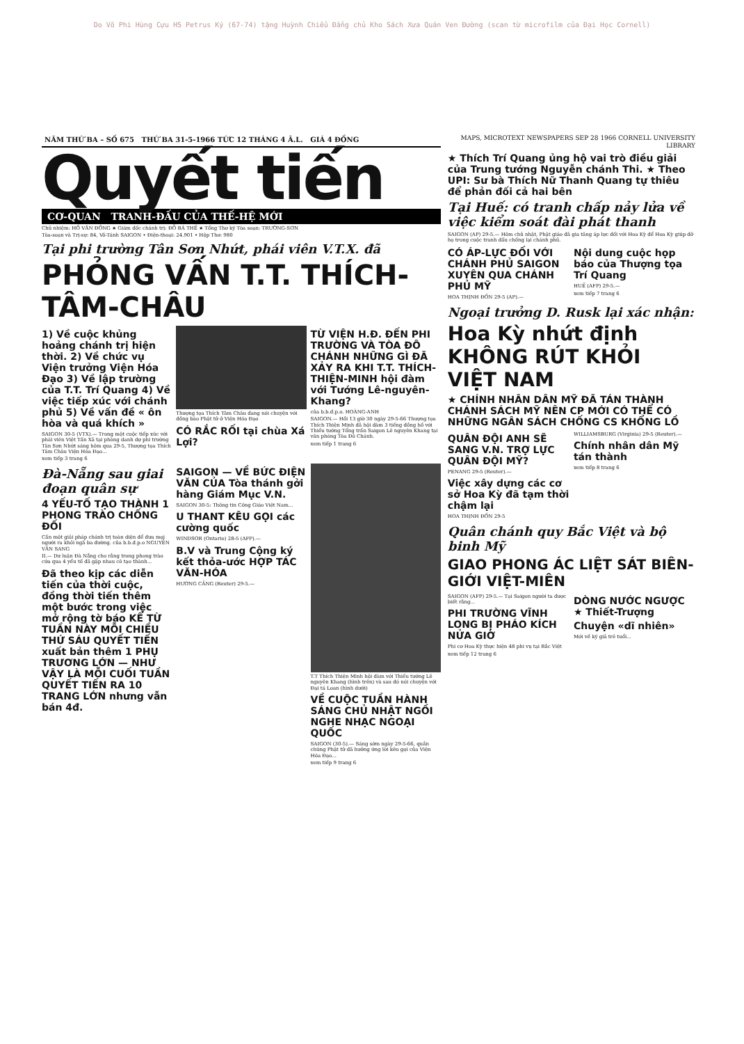Do Võ Phi Hùng Cựu HS Petrus Ký (67-74) tặng Huỳnh Chiểu Đẳng chủ Kho Sách Xưa Quán Ven Đường (scan từ microfilm của Đại Học Cornell)
NĂM THỨ BA – SỐ 675 THỨ BA 31-5-1966 TỨC 12 THÁNG 4 Â.L. GIÁ 4 ĐỒNG
Quyết tiến
CƠ-QUAN TRANH-ĐẤU CỦA THẾ-HỆ MỚI
Chủ nhiệm: HỒ VĂN ĐỒNG ★ Giám đốc chánh trị: ĐỖ BÁ THẾ ★ Tổng Thơ ký Tòa soạn: TRƯỜNG-SƠN
Tòa-soạn và Trị-sự: 84, Võ-Tánh SAIGON • Điện-thoại: 24.901 • Hộp Thơ: 980
Tại phi trường Tân Sơn Nhứt, phái viên V.T.X. đã
PHỎNG VẤN T.T. THÍCH-TÂM-CHÂU
1) Về cuộc khủng hoảng chánh trị hiện thời. 2) Về chức vụ Viện trưởng Viện Hóa Đạo 3) Về lập trường của T.T. Trí Quang 4) Về việc tiếp xúc với chánh phủ 5) Về vấn đề « ôn hòa và quá khích »
SAIGON 30-5 (VTX).— Trong một cuộc tiếp xúc với phái viên Việt Tấn Xã tại phòng danh dự phi trường Tân Sơn Nhứt sáng hôm qua 29-5, Thượng tọa Thích Tâm Châu Viện Hóa Đạo...
xem tiếp 3 trang 6
Thượng tọa Thích Tâm Châu đang nói chuyện với đồng bào Phật tử ở Viện Hóa Đạo
CÓ RẮC RỐI tại chùa Xá Lợi?
TỪ VIỆN H.Đ. ĐẾN PHI TRƯỜNG VÀ TÒA ĐÔ CHÁNH NHỮNG GÌ ĐÃ XẢY RA KHI T.T. THÍCH-THIỆN-MINH hội đàm với Tướng Lê-nguyên-Khang?
của b.b.đ.p.o. HOÀNG-ANH
SAIGON.— Hồi 13 giờ 30 ngày 29-5-66 Thượng tọa Thích Thiện Minh đã hội đàm 3 tiếng đồng hồ với Thiếu tướng Tổng trấn Saigon Lê nguyên Khang tại văn phòng Tòa Đô Chánh.
xem tiếp 1 trang 6
Đà-Nẵng sau giai đoạn quân sự
4 YẾU-TỐ TẠO THÀNH 1 PHONG TRÀO CHỐNG ĐỐI
Cần một giải pháp chánh trị toàn diện để đưa mọi người ra khỏi ngã ba đường. của b.b.đ.p.o NGUYỄN VĂN SANG
II.— Dư luận Đà Nẵng cho rằng trong phong trào cứa qua 4 yếu tố đã gặp nhau cô tạo thành...
Đã theo kịp các diễn tiến của thời cuộc, đồng thời tiến thêm một bước trong việc mở rộng tờ báo KỂ TỪ TUẦN NÀY MỖI CHIỀU THỨ SÁU QUYẾT TIẾN xuất bản thêm 1 PHỤ TRƯƠNG LỚN — NHƯ VẬY LÀ MỖI CUỐI TUẦN QUYẾT TIẾN RA 10 TRANG LỚN nhưng vẫn bán 4đ.
SAIGON — VỀ BỨC ĐIỆN VĂN CỦA Tòa thánh gởi hàng Giám Mục V.N.
SAIGON 30-5: Thông tin Công Giáo Việt Nam...
U THANT KÊU GỌI các cường quốc
WINDSOR (Ontario) 28-5 (AFP).—
B.V và Trung Cộng ký kết thỏa-ước HỢP TÁC VĂN-HÓA
HƯƠNG CẢNG (Reuter) 29-5.—
T.T Thích Thiện Minh hội đàm với Thiếu tướng Lê nguyên Khang (hình trên) và sau đó nói chuyện với Đại tá Loan (hình dưới)
VỀ CUỘC TUẦN HÀNH SÁNG CHỦ NHẬT NGỒI NGHE NHẠC NGOẠI QUỐC
SAIGON (30-5).— Sáng sớm ngày 29-5-66, quần chúng Phật tử đã hưởng ứng lời kêu gọi của Viện Hóa Đạo...
xem tiếp 9 trang 6
MAPS, MICROTEXT NEWSPAPERS SEP 28 1966 CORNELL UNIVERSITY LIBRARY
★ Thích Trí Quang ủng hộ vai trò điều giải của Trung tướng Nguyễn chánh Thi. ★ Theo UPI: Sư bà Thích Nữ Thanh Quang tự thiêu để phản đối cả hai bên
Tại Huế: có tranh chấp nảy lửa về việc kiểm soát đài phát thanh
SAIGON (AP) 29-5.— Hôm chủ nhật, Phật giáo đã gia tăng áp lực đối với Hoa Kỳ để Hoa Kỳ giúp đỡ họ trong cuộc tranh đấu chống lại chánh phủ.
CÓ ÁP-LỰC ĐỐI VỚI CHÁNH PHỦ SAIGON XUYÊN QUA CHÁNH PHỦ MỸ
HOA THỊNH ĐỐN 29-5 (AP).—
Nội dung cuộc họp báo của Thượng tọa Trí Quang
HUẾ (AFP) 29-5.—
xem tiếp 7 trang 6
Ngoại trưởng D. Rusk lại xác nhận:
Hoa Kỳ nhứt định KHÔNG RÚT KHỎI VIỆT NAM
★ CHÍNH NHÂN DÂN MỸ ĐÃ TÁN THÀNH CHÁNH SÁCH MỸ NÊN CP MỚI CÓ THỂ CÓ NHỮNG NGÂN SÁCH CHỐNG CS KHỔNG LỒ
QUÂN ĐỘI ANH SẼ SANG V.N. TRỢ LỰC QUÂN ĐỘI MỸ?
PENANG 29-5 (Reuter).—
Việc xây dựng các cơ sở Hoa Kỳ đã tạm thời chậm lại
HOA THỊNH ĐỐN 29-5
WILLIAMSBURG (Virginia) 29-5 (Reuter).—
Chính nhân dân Mỹ tán thành
xem tiếp 8 trang 6
Quân chánh quy Bắc Việt và bộ binh Mỹ
GIAO PHONG ÁC LIỆT SÁT BIÊN-GIỚI VIỆT-MIÊN
SAIGON (AFP) 29-5.— Tại Saigon người ta được biết rằng...
PHI TRƯỜNG VĨNH LONG BỊ PHÁO KÍCH NỬA GIỜ
Phi cơ Hoa Kỳ thực hiện 48 phi vụ tại Bắc Việt
xem tiếp 12 trang 6
DÒNG NƯỚC NGƯỢC ★ Thiết-Trượng
Chuyện «dĩ nhiên»
Mới về ký giả trẻ tuổi...